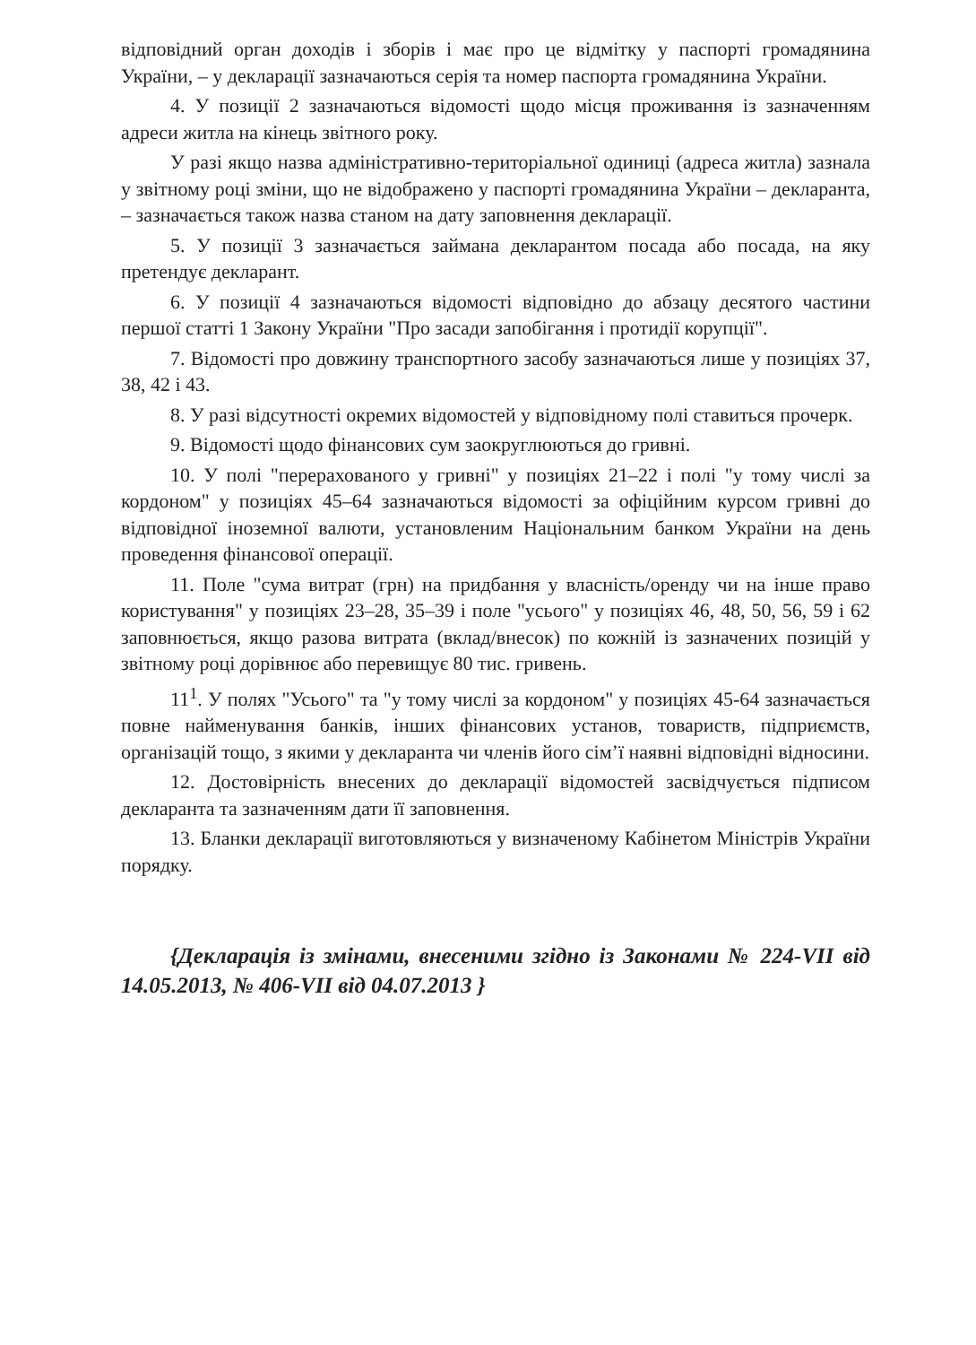відповідний орган доходів і зборів і має про це відмітку у паспорті громадянина України, – у декларації зазначаються серія та номер паспорта громадянина України.
4. У позиції 2 зазначаються відомості щодо місця проживання із зазначенням адреси житла на кінець звітного року.
У разі якщо назва адміністративно-територіальної одиниці (адреса житла) зазнала у звітному році зміни, що не відображено у паспорті громадянина України – декларанта, – зазначається також назва станом на дату заповнення декларації.
5. У позиції 3 зазначається займана декларантом посада або посада, на яку претендує декларант.
6. У позиції 4 зазначаються відомості відповідно до абзацу десятого частини першої статті 1 Закону України "Про засади запобігання і протидії корупції".
7. Відомості про довжину транспортного засобу зазначаються лише у позиціях 37, 38, 42 і 43.
8. У разі відсутності окремих відомостей у відповідному полі ставиться прочерк.
9. Відомості щодо фінансових сум заокруглюються до гривні.
10. У полі "перерахованого у гривні" у позиціях 21–22 і полі "у тому числі за кордоном" у позиціях 45–64 зазначаються відомості за офіційним курсом гривні до відповідної іноземної валюти, установленим Національним банком України на день проведення фінансової операції.
11. Поле "сума витрат (грн) на придбання у власність/оренду чи на інше право користування" у позиціях 23–28, 35–39 і поле "усього" у позиціях 46, 48, 50, 56, 59 і 62 заповнюється, якщо разова витрата (вклад/внесок) по кожній із зазначених позицій у звітному році дорівнює або перевищує 80 тис. гривень.
11<sup>1</sup>. У полях "Усього" та "у тому числі за кордоном" у позиціях 45-64 зазначається повне найменування банків, інших фінансових установ, товариств, підприємств, організацій тощо, з якими у декларанта чи членів його сім’ї наявні відповідні відносини.
12. Достовірність внесених до декларації відомостей засвідчується підписом декларанта та зазначенням дати її заповнення.
13. Бланки декларації виготовляються у визначеному Кабінетом Міністрів України порядку.
{Декларація із змінами, внесеними згідно із Законами № 224-VII від 14.05.2013, № 406-VII від 04.07.2013 }